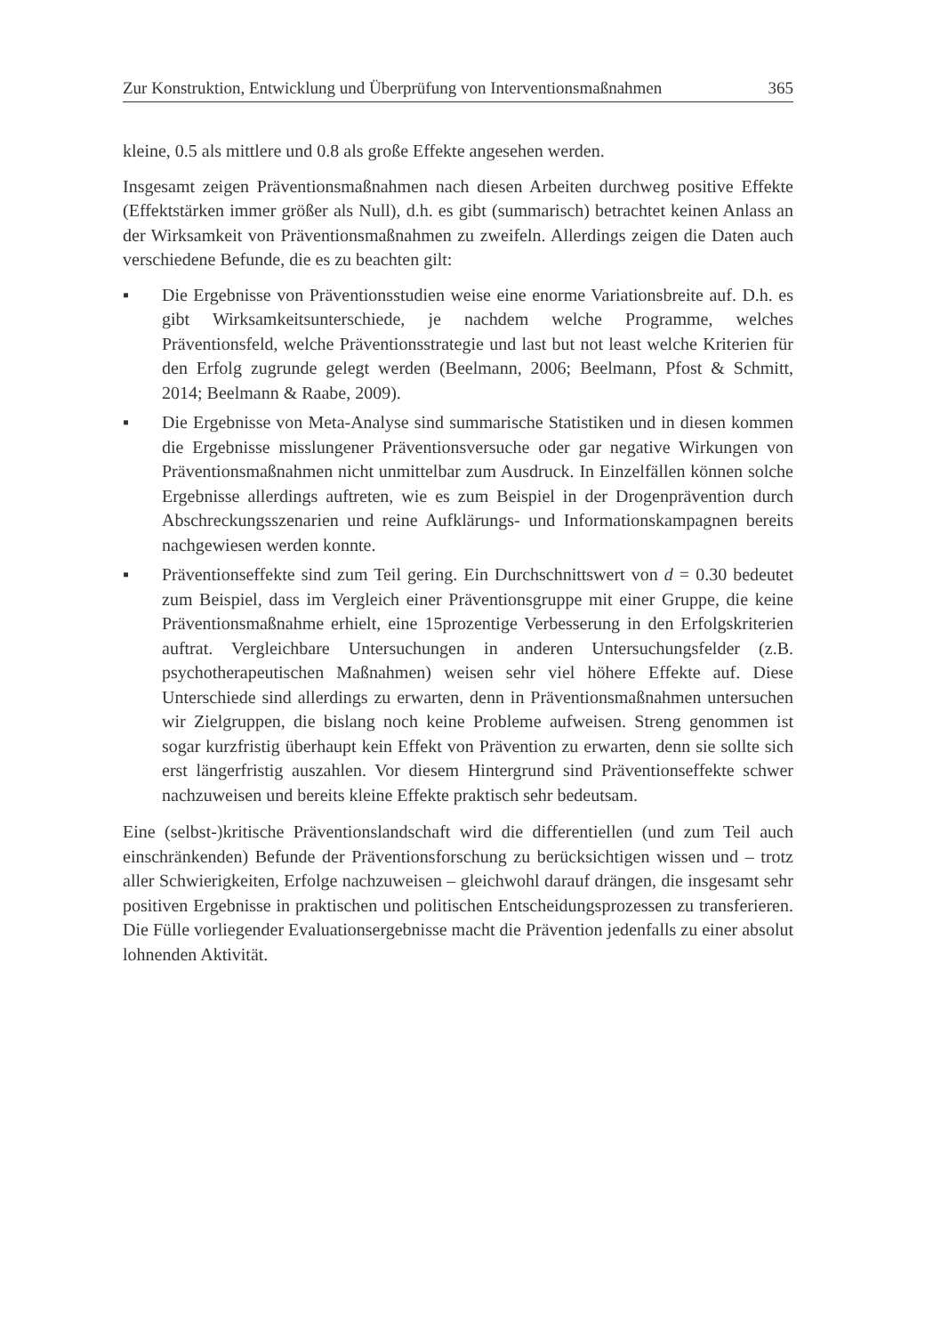Zur Konstruktion, Entwicklung und Überprüfung von Interventionsmaßnahmen 365
kleine, 0.5 als mittlere und 0.8 als große Effekte angesehen werden.
Insgesamt zeigen Präventionsmaßnahmen nach diesen Arbeiten durchweg positive Effekte (Effektstärken immer größer als Null), d.h. es gibt (summarisch) betrachtet keinen Anlass an der Wirksamkeit von Präventionsmaßnahmen zu zweifeln. Allerdings zeigen die Daten auch verschiedene Befunde, die es zu beachten gilt:
▪ Die Ergebnisse von Präventionsstudien weise eine enorme Variationsbreite auf. D.h. es gibt Wirksamkeitsunterschiede, je nachdem welche Programme, welches Präventionsfeld, welche Präventionsstrategie und last but not least welche Kriterien für den Erfolg zugrunde gelegt werden (Beelmann, 2006; Beelmann, Pfost & Schmitt, 2014; Beelmann & Raabe, 2009).
▪ Die Ergebnisse von Meta-Analyse sind summarische Statistiken und in diesen kommen die Ergebnisse misslungener Präventionsversuche oder gar negative Wirkungen von Präventionsmaßnahmen nicht unmittelbar zum Ausdruck. In Einzelfällen können solche Ergebnisse allerdings auftreten, wie es zum Beispiel in der Drogenprävention durch Abschreckungsszenarien und reine Aufklärungs- und Informationskampagnen bereits nachgewiesen werden konnte.
▪ Präventionseffekte sind zum Teil gering. Ein Durchschnittswert von d = 0.30 bedeutet zum Beispiel, dass im Vergleich einer Präventionsgruppe mit einer Gruppe, die keine Präventionsmaßnahme erhielt, eine 15prozentige Verbesserung in den Erfolgskriterien auftrat. Vergleichbare Untersuchungen in anderen Untersuchungsfelder (z.B. psychotherapeutischen Maßnahmen) weisen sehr viel höhere Effekte auf. Diese Unterschiede sind allerdings zu erwarten, denn in Präventionsmaßnahmen untersuchen wir Zielgruppen, die bislang noch keine Probleme aufweisen. Streng genommen ist sogar kurzfristig überhaupt kein Effekt von Prävention zu erwarten, denn sie sollte sich erst längerfristig auszahlen. Vor diesem Hintergrund sind Präventionseffekte schwer nachzuweisen und bereits kleine Effekte praktisch sehr bedeutsam.
Eine (selbst-)kritische Präventionslandschaft wird die differentiellen (und zum Teil auch einschränkenden) Befunde der Präventionsforschung zu berücksichtigen wissen und – trotz aller Schwierigkeiten, Erfolge nachzuweisen – gleichwohl darauf drängen, die insgesamt sehr positiven Ergebnisse in praktischen und politischen Entscheidungsprozessen zu transferieren. Die Fülle vorliegender Evaluationsergebnisse macht die Prävention jedenfalls zu einer absolut lohnenden Aktivität.